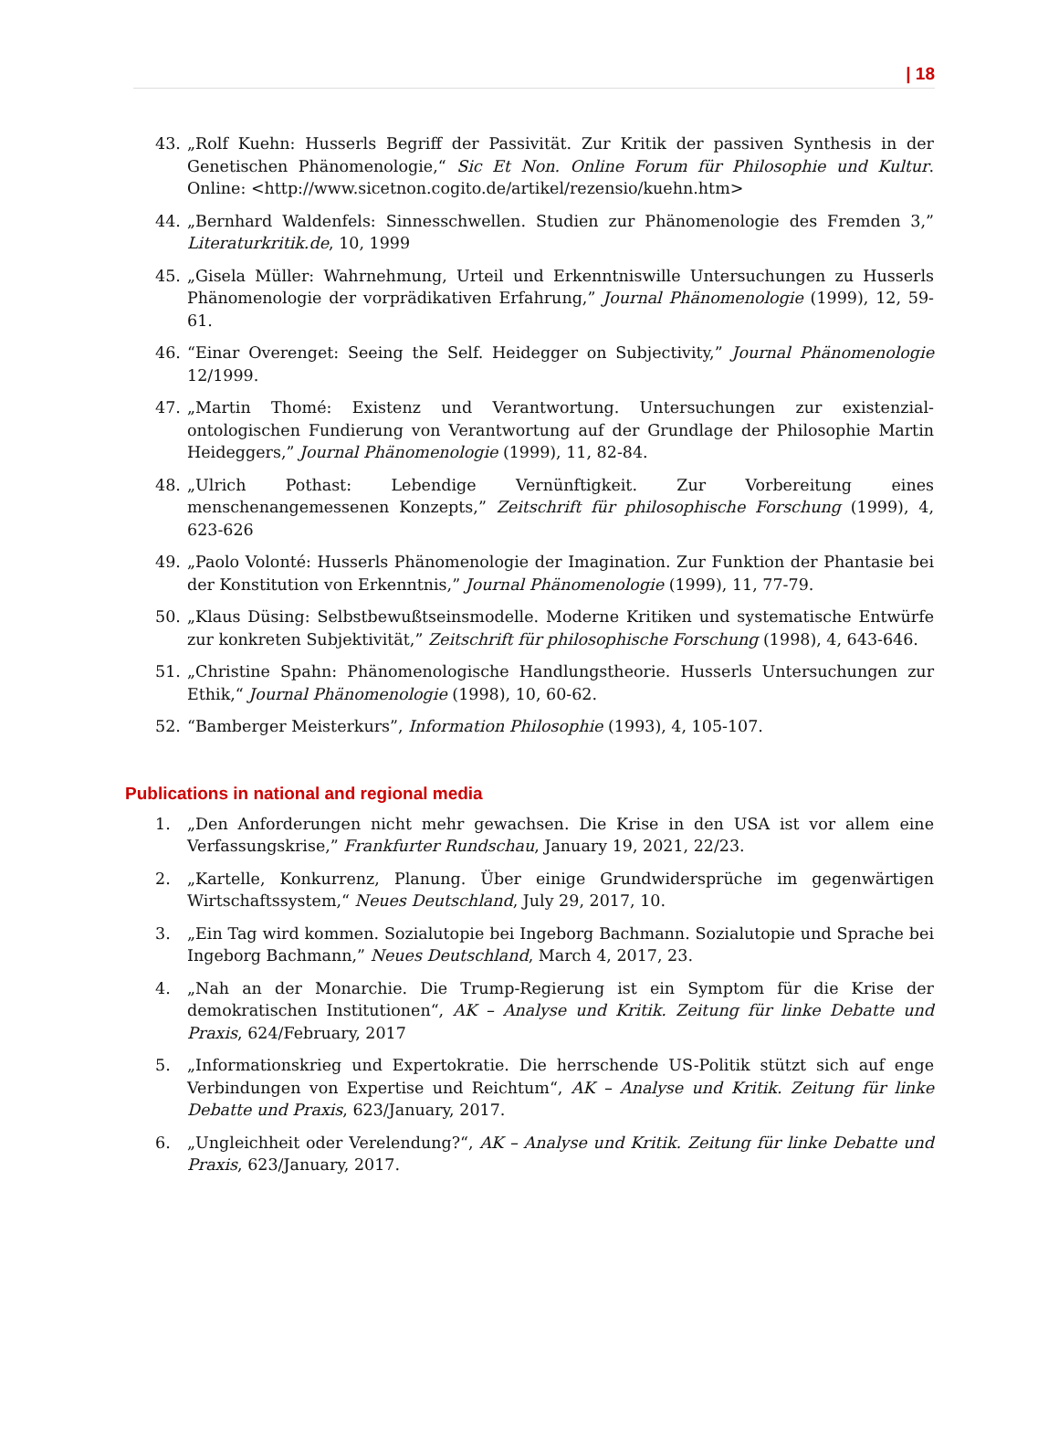| 18
43. „Rolf Kuehn: Husserls Begriff der Passivität. Zur Kritik der passiven Synthesis in der Genetischen Phänomenologie,“ Sic Et Non. Online Forum für Philosophie und Kultur. Online: <http://www.sicetnon.cogito.de/artikel/rezensio/kuehn.htm>
44. „Bernhard Waldenfels: Sinnesschwellen. Studien zur Phänomenologie des Fremden 3,” Literaturkritik.de, 10, 1999
45. „Gisela Müller: Wahrnehmung, Urteil und Erkenntniswille Untersuchungen zu Husserls Phänomenologie der vorprädikativen Erfahrung,” Journal Phänomenologie (1999), 12, 59-61.
46. “Einar Overenget: Seeing the Self. Heidegger on Subjectivity,” Journal Phänomenologie 12/1999.
47. „Martin Thomé: Existenz und Verantwortung. Untersuchungen zur existenzial-ontologischen Fundierung von Verantwortung auf der Grundlage der Philosophie Martin Heideggers,” Journal Phänomenologie (1999), 11, 82-84.
48. „Ulrich Pothast: Lebendige Vernünftigkeit. Zur Vorbereitung eines menschenangemessenen Konzepts,” Zeitschrift für philosophische Forschung (1999), 4, 623-626
49. „Paolo Volonté: Husserls Phänomenologie der Imagination. Zur Funktion der Phantasie bei der Konstitution von Erkenntnis,” Journal Phänomenologie (1999), 11, 77-79.
50. „Klaus Düsing: Selbstbewußtseinsmodelle. Moderne Kritiken und systematische Entwürfe zur konkreten Subjektivität,” Zeitschrift für philosophische Forschung (1998), 4, 643-646.
51. „Christine Spahn: Phänomenologische Handlungstheorie. Husserls Untersuchungen zur Ethik,“ Journal Phänomenologie (1998), 10, 60-62.
52. “Bamberger Meisterkurs”, Information Philosophie (1993), 4, 105-107.
Publications in national and regional media
1. „Den Anforderungen nicht mehr gewachsen. Die Krise in den USA ist vor allem eine Verfassungskrise,” Frankfurter Rundschau, January 19, 2021, 22/23.
2. „Kartelle, Konkurrenz, Planung. Über einige Grundwidersprüche im gegenwärtigen Wirtschaftssystem,“ Neues Deutschland, July 29, 2017, 10.
3. „Ein Tag wird kommen. Sozialutopie bei Ingeborg Bachmann. Sozialutopie und Sprache bei Ingeborg Bachmann,” Neues Deutschland, March 4, 2017, 23.
4. „Nah an der Monarchie. Die Trump-Regierung ist ein Symptom für die Krise der demokratischen Institutionen“, AK – Analyse und Kritik. Zeitung für linke Debatte und Praxis, 624/February, 2017
5. „Informationskrieg und Expertokratie. Die herrschende US-Politik stützt sich auf enge Verbindungen von Expertise und Reichtum“, AK – Analyse und Kritik. Zeitung für linke Debatte und Praxis, 623/January, 2017.
6. „Ungleichheit oder Verelendung?“, AK – Analyse und Kritik. Zeitung für linke Debatte und Praxis, 623/January, 2017.